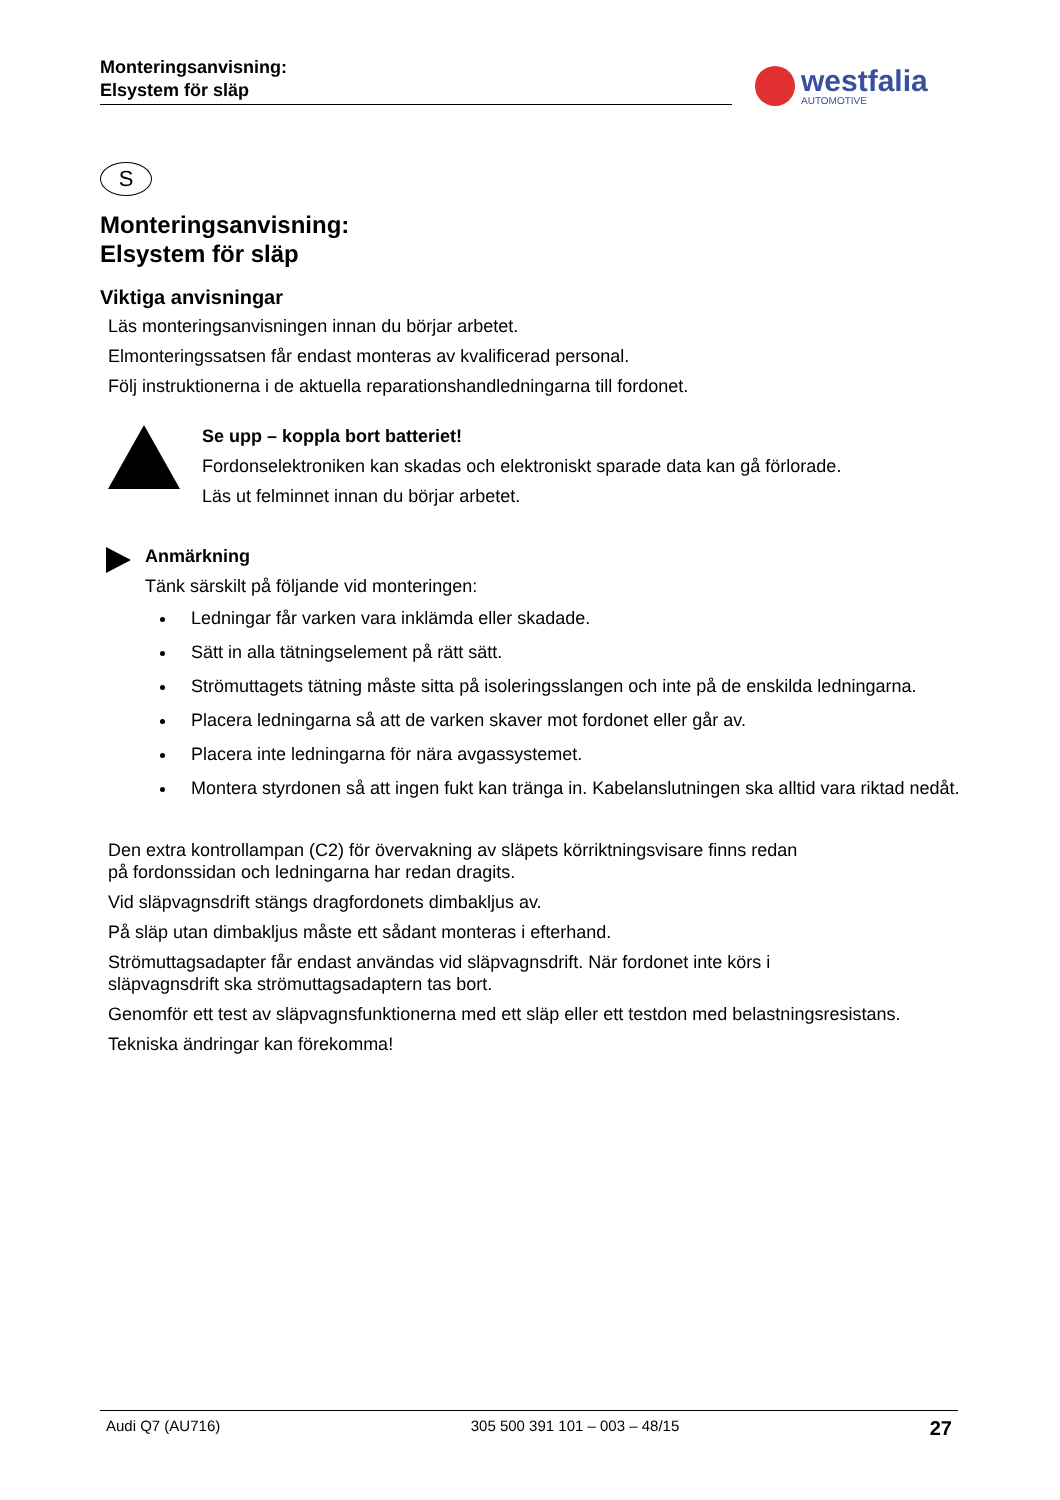Monteringsanvisning:
Elsystem för släp
westfalia
AUTOMOTIVE
S
Monteringsanvisning:
Elsystem för släp
Viktiga anvisningar
Läs monteringsanvisningen innan du börjar arbetet.
Elmonteringssatsen får endast monteras av kvalificerad personal.
Följ instruktionerna i de aktuella reparationshandledningarna till fordonet.
Se upp – koppla bort batteriet!
Fordonselektroniken kan skadas och elektroniskt sparade data kan gå förlorade.
Läs ut felminnet innan du börjar arbetet.
Anmärkning
Tänk särskilt på följande vid monteringen:
Ledningar får varken vara inklämda eller skadade.
Sätt in alla tätningselement på rätt sätt.
Strömuttagets tätning måste sitta på isoleringsslangen och inte på de enskilda ledningarna.
Placera ledningarna så att de varken skaver mot fordonet eller går av.
Placera inte ledningarna för nära avgassystemet.
Montera styrdonen så att ingen fukt kan tränga in. Kabelanslutningen ska alltid vara riktad nedåt.
Den extra kontrollampan (C2) för övervakning av släpets körriktningsvisare finns redan
på fordonssidan och ledningarna har redan dragits.
Vid släpvagnsdrift stängs dragfordonets dimbakljus av.
På släp utan dimbakljus måste ett sådant monteras i efterhand.
Strömuttagsadapter får endast användas vid släpvagnsdrift. När fordonet inte körs i
släpvagnsdrift ska strömuttagsadaptern tas bort.
Genomför ett test av släpvagnsfunktionerna med ett släp eller ett testdon med belastningsresistans.
Tekniska ändringar kan förekomma!
Audi Q7 (AU716) 305 500 391 101 – 003 – 48/15 27